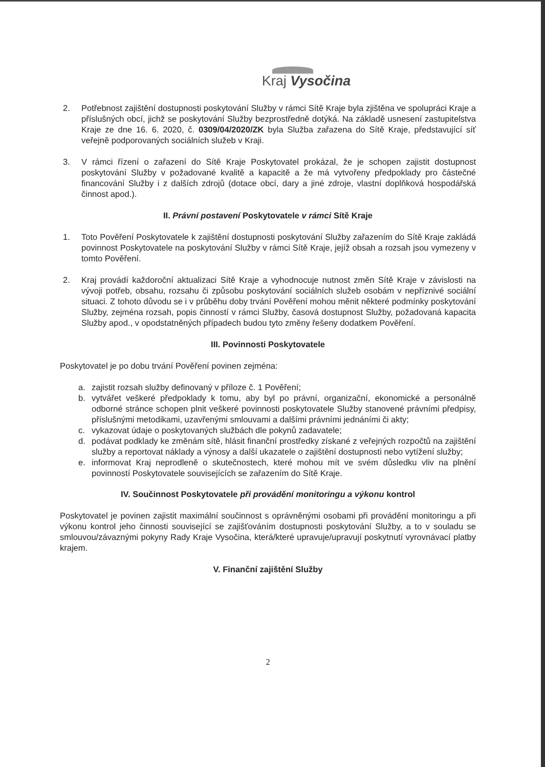Kraj Vysočina
2. Potřebnost zajištění dostupnosti poskytování Služby v rámci Sítě Kraje byla zjištěna ve spolupráci Kraje a příslušných obcí, jichž se poskytování Služby bezprostředně dotýká. Na základě usnesení zastupitelstva Kraje ze dne 16. 6. 2020, č. 0309/04/2020/ZK byla Služba zařazena do Sítě Kraje, představující síť veřejně podporovaných sociálních služeb v Kraji.
3. V rámci řízení o zařazení do Sítě Kraje Poskytovatel prokázal, že je schopen zajistit dostupnost poskytování Služby v požadované kvalitě a kapacitě a že má vytvořeny předpoklady pro částečné financování Služby i z dalších zdrojů (dotace obcí, dary a jiné zdroje, vlastní doplňková hospodářská činnost apod.).
II. Právní postavení Poskytovatele v rámci Sítě Kraje
1. Toto Pověření Poskytovatele k zajištění dostupnosti poskytování Služby zařazením do Sítě Kraje zakládá povinnost Poskytovatele na poskytování Služby v rámci Sítě Kraje, jejíž obsah a rozsah jsou vymezeny v tomto Pověření.
2. Kraj provádí každoroční aktualizaci Sítě Kraje a vyhodnocuje nutnost změn Sítě Kraje v závislosti na vývoji potřeb, obsahu, rozsahu či způsobu poskytování sociálních služeb osobám v nepříznivé sociální situaci. Z tohoto důvodu se i v průběhu doby trvání Pověření mohou měnit některé podmínky poskytování Služby, zejména rozsah, popis činností v rámci Služby, časová dostupnost Služby, požadovaná kapacita Služby apod., v opodstatněných případech budou tyto změny řešeny dodatkem Pověření.
III. Povinnosti Poskytovatele
Poskytovatel je po dobu trvání Pověření povinen zejména:
a. zajistit rozsah služby definovaný v příloze č. 1 Pověření;
b. vytvářet veškeré předpoklady k tomu, aby byl po právní, organizační, ekonomické a personálně odborné stránce schopen plnit veškeré povinnosti poskytovatele Služby stanovené právními předpisy, příslušnými metodikami, uzavřenými smlouvami a dalšími právními jednáními či akty;
c. vykazovat údaje o poskytovaných službách dle pokynů zadavatele;
d. podávat podklady ke změnám sítě, hlásit finanční prostředky získané z veřejných rozpočtů na zajištění služby a reportovat náklady a výnosy a další ukazatele o zajištění dostupnosti nebo vytížení služby;
e. informovat Kraj neprodleně o skutečnostech, které mohou mít ve svém důsledku vliv na plnění povinností Poskytovatele souvisejících se zařazením do Sítě Kraje.
IV. Součinnost Poskytovatele při provádění monitoringu a výkonu kontrol
Poskytovatel je povinen zajistit maximální součinnost s oprávněnými osobami při provádění monitoringu a při výkonu kontrol jeho činnosti související se zajišťováním dostupnosti poskytování Služby, a to v souladu se smlouvou/závaznými pokyny Rady Kraje Vysočina, která/které upravuje/upravují poskytnutí vyrovnávací platby krajem.
V. Finanční zajištění Služby
2